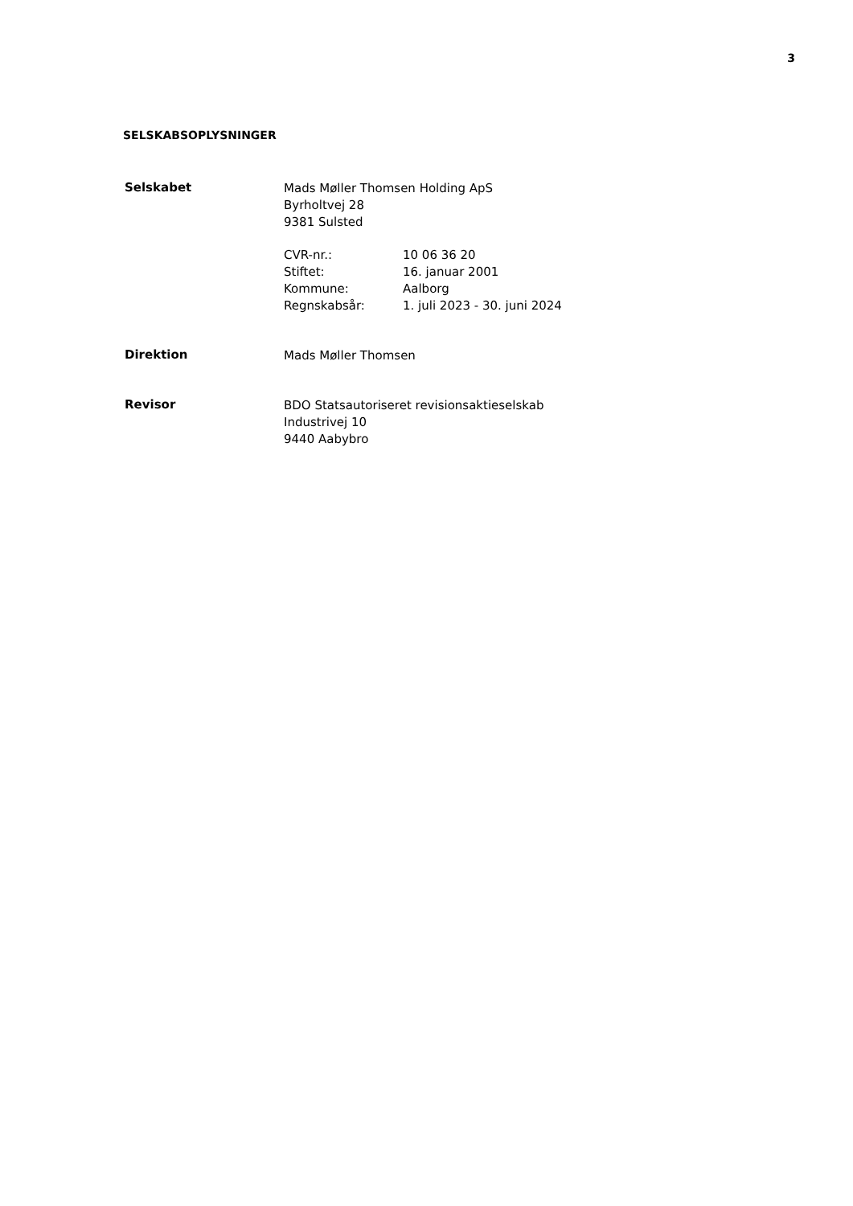3
SELSKABSOPLYSNINGER
Selskabet
Mads Møller Thomsen Holding ApS
Byrholtvej 28
9381 Sulsted
CVR-nr.: 10 06 36 20
Stiftet: 16. januar 2001
Kommune: Aalborg
Regnskabsår: 1. juli 2023 - 30. juni 2024
Direktion
Mads Møller Thomsen
Revisor
BDO Statsautoriseret revisionsaktieselskab
Industrivej 10
9440 Aabybro